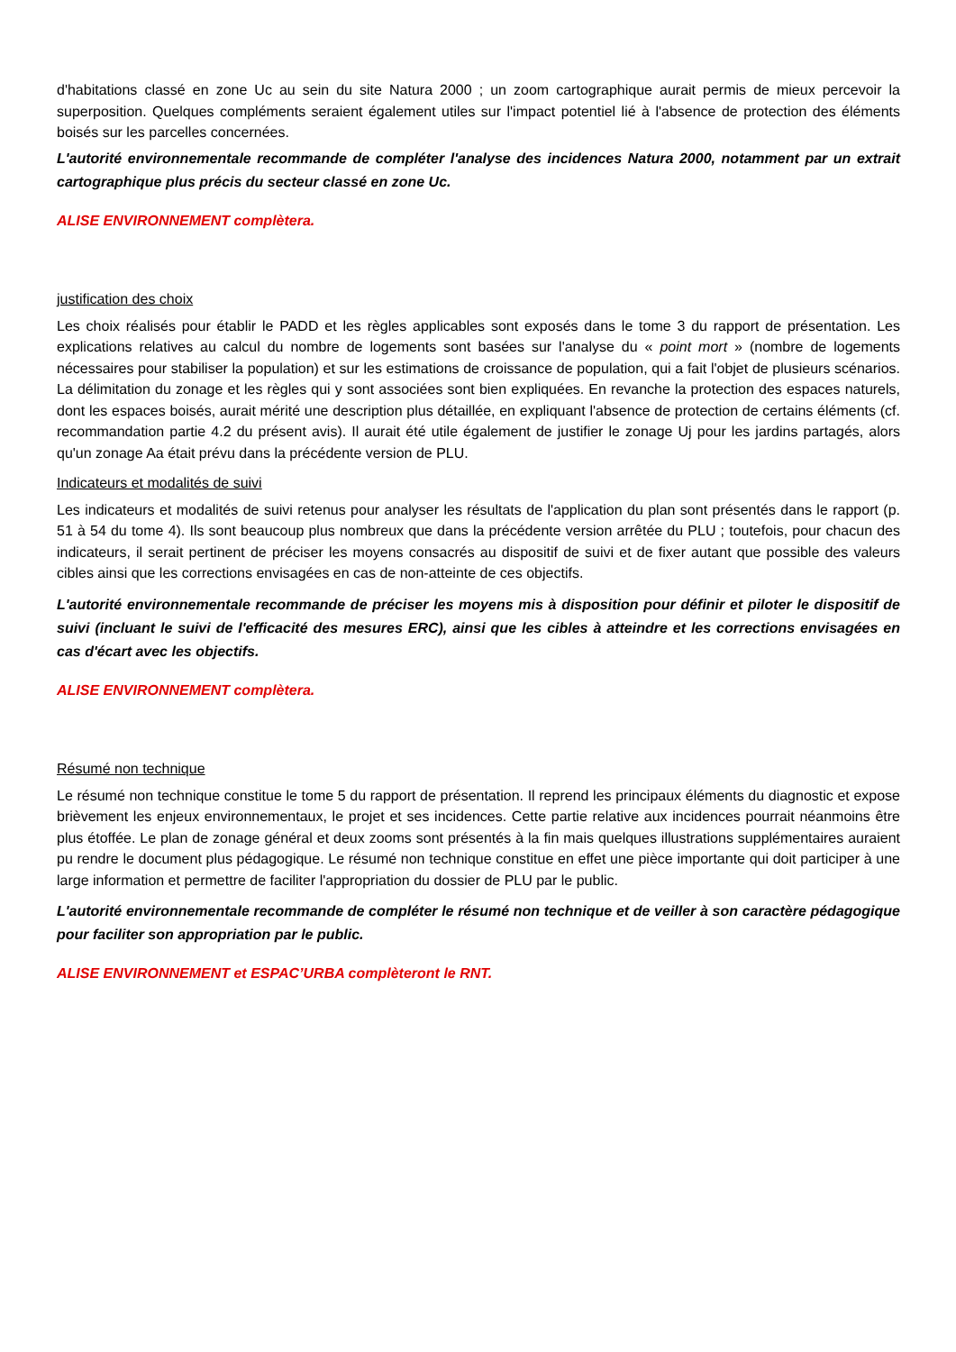d'habitations classé en zone Uc au sein du site Natura 2000 ; un zoom cartographique aurait permis de mieux percevoir la superposition. Quelques compléments seraient également utiles sur l'impact potentiel lié à l'absence de protection des éléments boisés sur les parcelles concernées.
L'autorité environnementale recommande de compléter l'analyse des incidences Natura 2000, notamment par un extrait cartographique plus précis du secteur classé en zone Uc.
ALISE ENVIRONNEMENT complètera.
justification des choix
Les choix réalisés pour établir le PADD et les règles applicables sont exposés dans le tome 3 du rapport de présentation. Les explications relatives au calcul du nombre de logements sont basées sur l'analyse du « point mort » (nombre de logements nécessaires pour stabiliser la population) et sur les estimations de croissance de population, qui a fait l'objet de plusieurs scénarios. La délimitation du zonage et les règles qui y sont associées sont bien expliquées. En revanche la protection des espaces naturels, dont les espaces boisés, aurait mérité une description plus détaillée, en expliquant l'absence de protection de certains éléments (cf. recommandation partie 4.2 du présent avis). Il aurait été utile également de justifier le zonage Uj pour les jardins partagés, alors qu'un zonage Aa était prévu dans la précédente version de PLU.
Indicateurs et modalités de suivi
Les indicateurs et modalités de suivi retenus pour analyser les résultats de l'application du plan sont présentés dans le rapport (p. 51 à 54 du tome 4). Ils sont beaucoup plus nombreux que dans la précédente version arrêtée du PLU ; toutefois, pour chacun des indicateurs, il serait pertinent de préciser les moyens consacrés au dispositif de suivi et de fixer autant que possible des valeurs cibles ainsi que les corrections envisagées en cas de non-atteinte de ces objectifs.
L'autorité environnementale recommande de préciser les moyens mis à disposition pour définir et piloter le dispositif de suivi (incluant le suivi de l'efficacité des mesures ERC), ainsi que les cibles à atteindre et les corrections envisagées en cas d'écart avec les objectifs.
ALISE ENVIRONNEMENT complètera.
Résumé non technique
Le résumé non technique constitue le tome 5 du rapport de présentation. Il reprend les principaux éléments du diagnostic et expose brièvement les enjeux environnementaux, le projet et ses incidences. Cette partie relative aux incidences pourrait néanmoins être plus étoffée. Le plan de zonage général et deux zooms sont présentés à la fin mais quelques illustrations supplémentaires auraient pu rendre le document plus pédagogique. Le résumé non technique constitue en effet une pièce importante qui doit participer à une large information et permettre de faciliter l'appropriation du dossier de PLU par le public.
L'autorité environnementale recommande de compléter le résumé non technique et de veiller à son caractère pédagogique pour faciliter son appropriation par le public.
ALISE ENVIRONNEMENT et ESPAC’URBA complèteront le RNT.